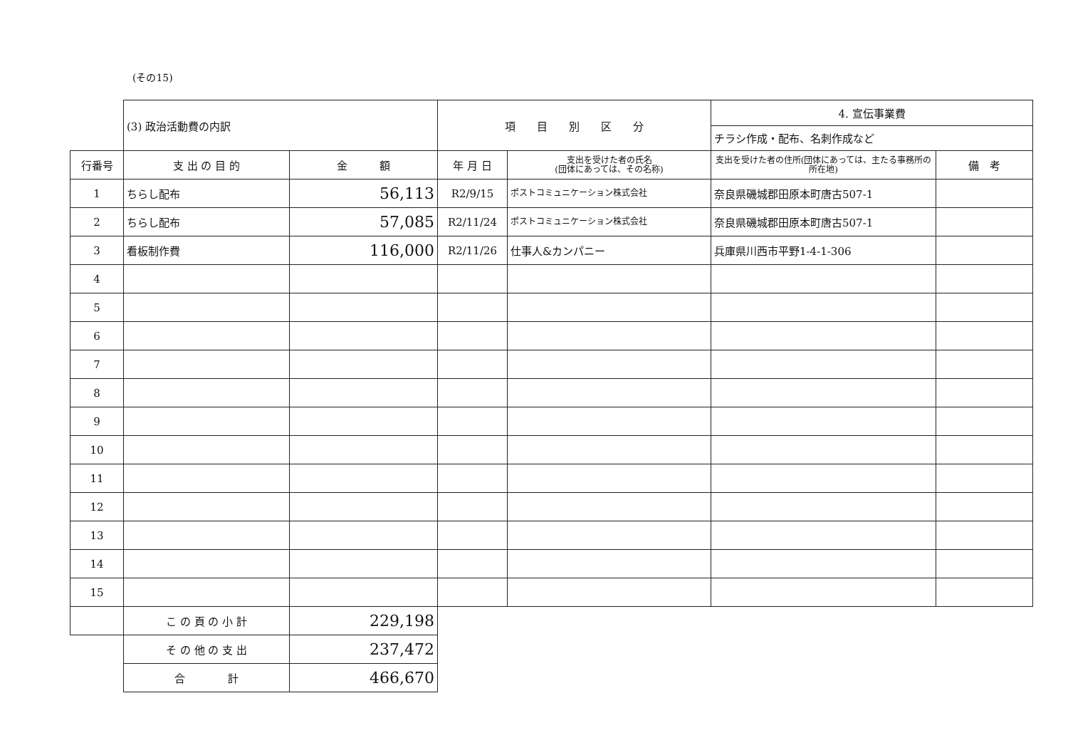(その15)
| | (3) 政治活動費の内訳 | | 項 目 別 区 分 | | 4. 宣伝事業費 | |
| | | | | | チラシ作成・配布、名刺作成など | |
| 行番号 | 支 出 の 目 的 | 金 額 | 年 月 日 | 支出を受けた者の氏名 (団体にあっては、その名称) | 支出を受けた者の住所(団体にあっては、主たる事務所の所在地) | 備 考 |
| 1 | ちらし配布 | 56,113 | R2/9/15 | ポストコミュニケーション株式会社 | 奈良県磯城郡田原本町唐古507-1 | |
| 2 | ちらし配布 | 57,085 | R2/11/24 | ポストコミュニケーション株式会社 | 奈良県磯城郡田原本町唐古507-1 | |
| 3 | 看板制作費 | 116,000 | R2/11/26 | 仕事人&カンパニー | 兵庫県川西市平野1-4-1-306 | |
| 4 | | | | | | |
| 5 | | | | | | |
| 6 | | | | | | |
| 7 | | | | | | |
| 8 | | | | | | |
| 9 | | | | | | |
| 10 | | | | | | |
| 11 | | | | | | |
| 12 | | | | | | |
| 13 | | | | | | |
| 14 | | | | | | |
| 15 | | | | | | |
| | こ の 頁 の 小 計 | 229,198 | | | | |
| | そ の 他 の 支 出 | 237,472 | | | | |
| | 合 計 | 466,670 | | | | |